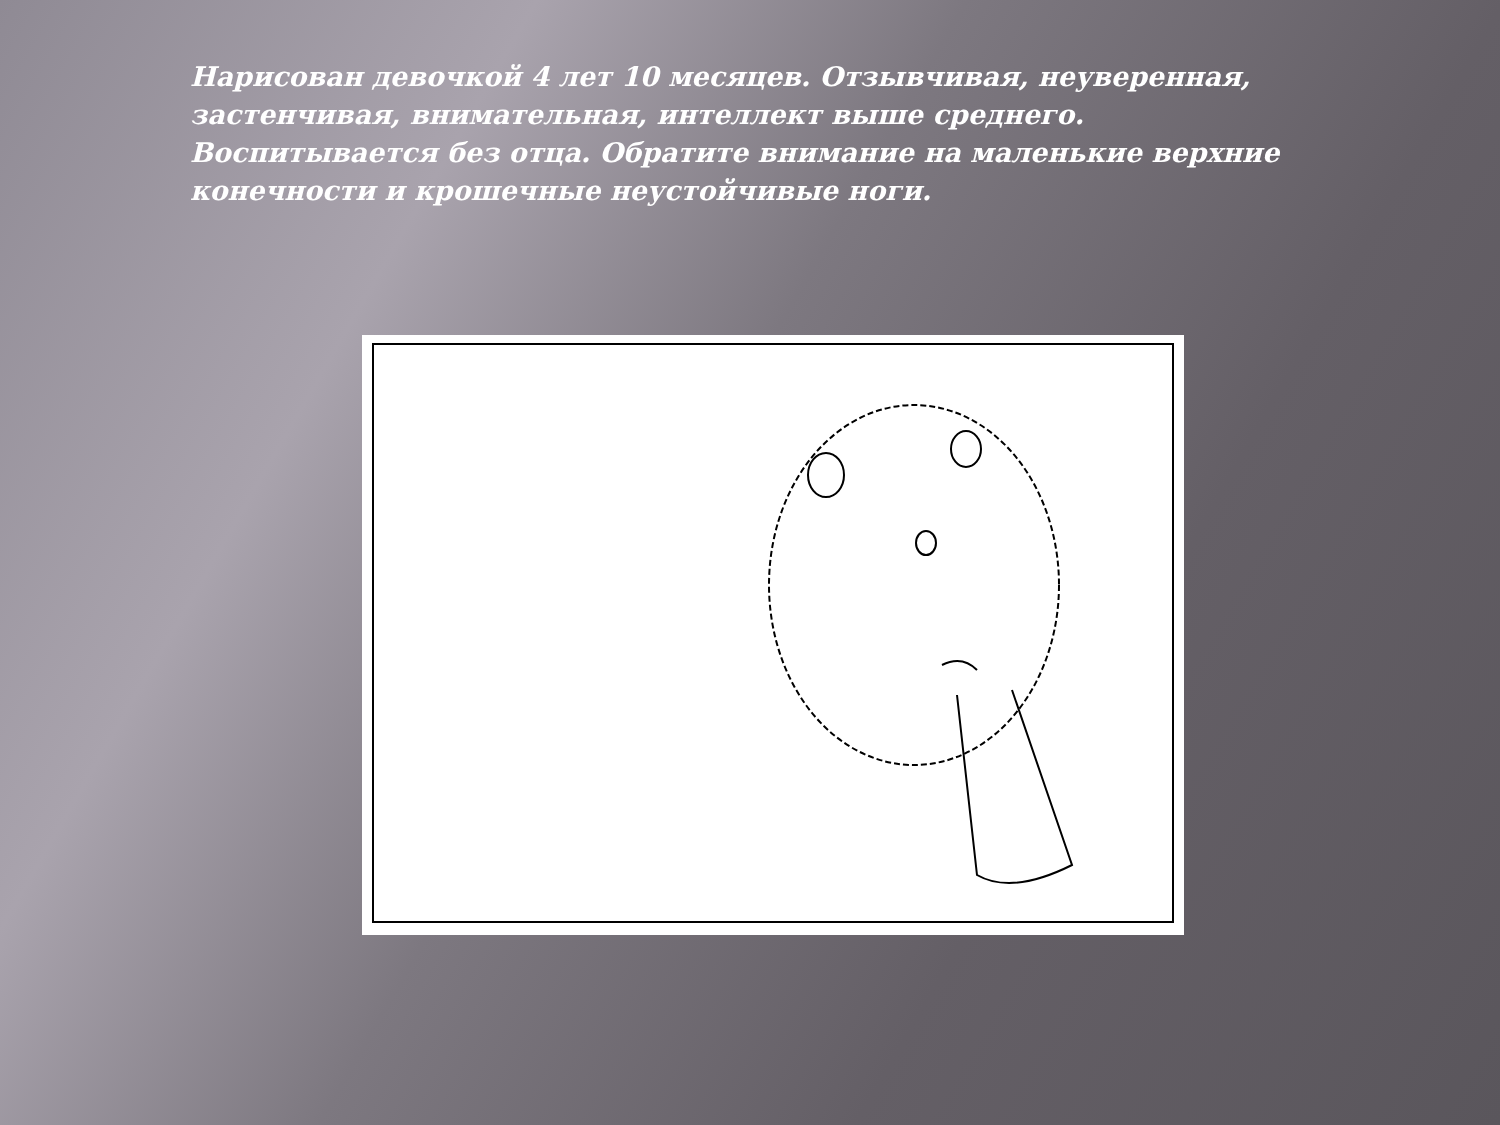Нарисован девочкой 4 лет 10 месяцев. Отзывчивая, неуверенная, застенчивая, внимательная, интеллект выше среднего. Воспитывается без отца. Обратите внимание на маленькие верхние конечности и крошечные неустойчивые ноги.